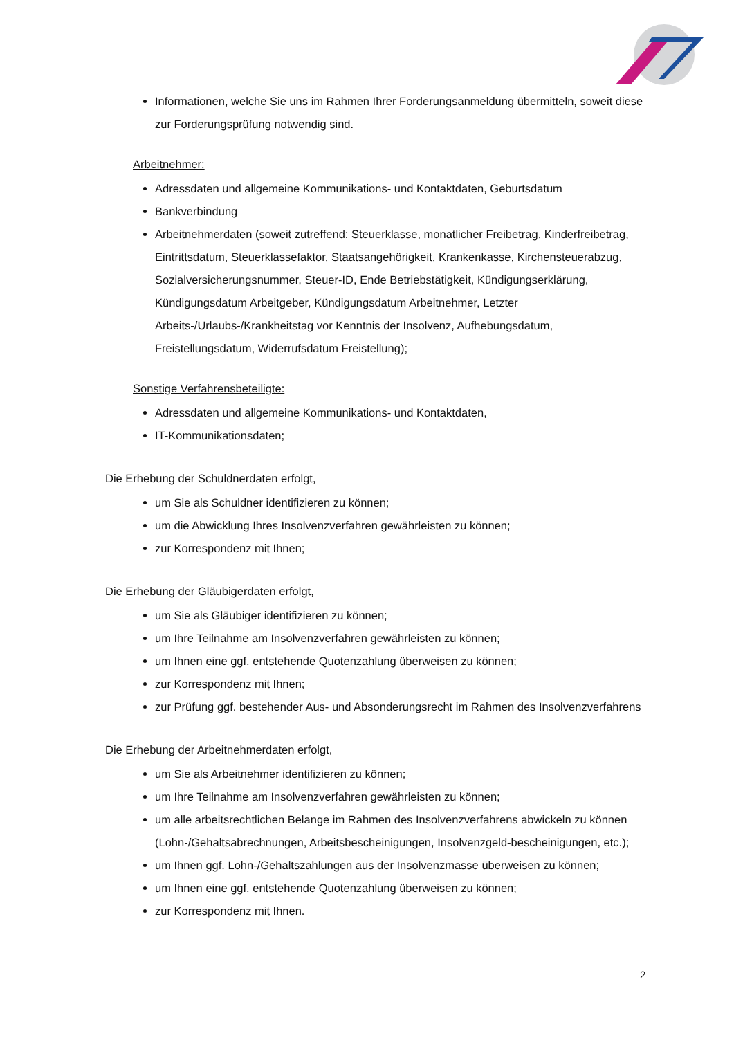Informationen, welche Sie uns im Rahmen Ihrer Forderungsanmeldung übermitteln, soweit diese zur Forderungsprüfung notwendig sind.
Arbeitnehmer:
Adressdaten und allgemeine Kommunikations- und Kontaktdaten, Geburtsdatum
Bankverbindung
Arbeitnehmerdaten (soweit zutreffend: Steuerklasse, monatlicher Freibetrag, Kinderfreibetrag, Eintrittsdatum, Steuerklassefaktor, Staatsangehörigkeit, Krankenkasse, Kirchensteuerabzug, Sozialversicherungsnummer, Steuer-ID, Ende Betriebstätigkeit, Kündigungserklärung, Kündigungsdatum Arbeitgeber, Kündigungsdatum Arbeitnehmer, Letzter Arbeits-/Urlaubs-/Krankheitstag vor Kenntnis der Insolvenz, Aufhebungsdatum, Freistellungsdatum, Widerrufsdatum Freistellung);
Sonstige Verfahrensbeteiligte:
Adressdaten und allgemeine Kommunikations- und Kontaktdaten,
IT-Kommunikationsdaten;
Die Erhebung der Schuldnerdaten erfolgt,
um Sie als Schuldner identifizieren zu können;
um die Abwicklung Ihres Insolvenzverfahren gewährleisten zu können;
zur Korrespondenz mit Ihnen;
Die Erhebung der Gläubigerdaten erfolgt,
um Sie als Gläubiger identifizieren zu können;
um Ihre Teilnahme am Insolvenzverfahren gewährleisten zu können;
um Ihnen eine ggf. entstehende Quotenzahlung überweisen zu können;
zur Korrespondenz mit Ihnen;
zur Prüfung ggf. bestehender Aus- und Absonderungsrecht im Rahmen des Insolvenzverfahrens
Die Erhebung der Arbeitnehmerdaten erfolgt,
um Sie als Arbeitnehmer identifizieren zu können;
um Ihre Teilnahme am Insolvenzverfahren gewährleisten zu können;
um alle arbeitsrechtlichen Belange im Rahmen des Insolvenzverfahrens abwickeln zu können (Lohn-/Gehaltsabrechnungen, Arbeitsbescheinigungen, Insolvenzgeld-bescheinigungen, etc.);
um Ihnen ggf. Lohn-/Gehaltszahlungen aus der Insolvenzmasse überweisen zu können;
um Ihnen eine ggf. entstehende Quotenzahlung überweisen zu können;
zur Korrespondenz mit Ihnen.
2